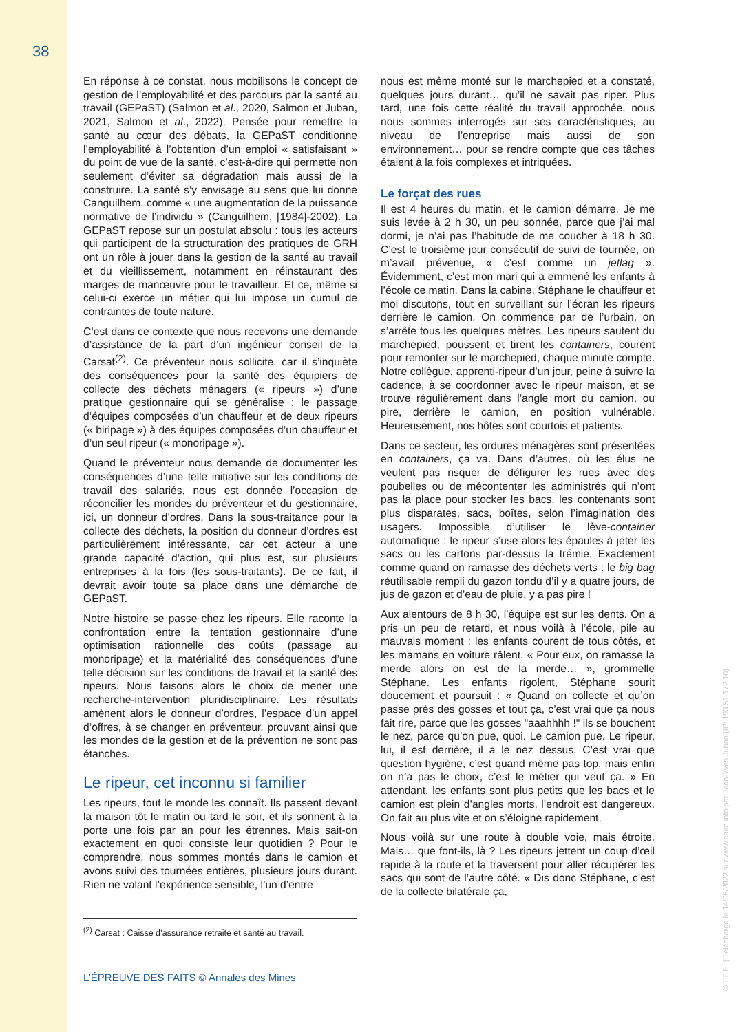38
En réponse à ce constat, nous mobilisons le concept de gestion de l’employabilité et des parcours par la santé au travail (GEPaST) (Salmon et al., 2020, Salmon et Juban, 2021, Salmon et al., 2022). Pensée pour remettre la santé au cœur des débats, la GEPaST conditionne l’employabilité à l’obtention d’un emploi « satisfaisant » du point de vue de la santé, c’est-à-dire qui permette non seulement d’éviter sa dégradation mais aussi de la construire. La santé s’y envisage au sens que lui donne Canguilhem, comme « une augmentation de la puissance normative de l’individu » (Canguilhem, [1984]-2002). La GEPaST repose sur un postulat absolu : tous les acteurs qui participent de la structuration des pratiques de GRH ont un rôle à jouer dans la gestion de la santé au travail et du vieillissement, notamment en réinstaurant des marges de manœuvre pour le travailleur. Et ce, même si celui-ci exerce un métier qui lui impose un cumul de contraintes de toute nature.
C’est dans ce contexte que nous recevons une demande d’assistance de la part d’un ingénieur conseil de la Carsat<sup>(2)</sup>. Ce préventeur nous sollicite, car il s’inquiète des conséquences pour la santé des équipiers de collecte des déchets ménagers (« ripeurs ») d’une pratique gestionnaire qui se généralise : le passage d’équipes composées d’un chauffeur et de deux ripeurs (« biripage ») à des équipes composées d’un chauffeur et d’un seul ripeur (« monoripage »).
Quand le préventeur nous demande de documenter les conséquences d’une telle initiative sur les conditions de travail des salariés, nous est donnée l’occasion de réconcilier les mondes du préventeur et du gestionnaire, ici, un donneur d’ordres. Dans la sous-traitance pour la collecte des déchets, la position du donneur d’ordres est particulièrement intéressante, car cet acteur a une grande capacité d’action, qui plus est, sur plusieurs entreprises à la fois (les sous-traitants). De ce fait, il devrait avoir toute sa place dans une démarche de GEPaST.
Notre histoire se passe chez les ripeurs. Elle raconte la confrontation entre la tentation gestionnaire d’une optimisation rationnelle des coûts (passage au monoripage) et la matérialité des conséquences d’une telle décision sur les conditions de travail et la santé des ripeurs. Nous faisons alors le choix de mener une recherche-intervention pluridisciplinaire. Les résultats amènent alors le donneur d’ordres, l’espace d’un appel d’offres, à se changer en préventeur, prouvant ainsi que les mondes de la gestion et de la prévention ne sont pas étanches.
Le ripeur, cet inconnu si familier
Les ripeurs, tout le monde les connaît. Ils passent devant la maison tôt le matin ou tard le soir, et ils sonnent à la porte une fois par an pour les étrennes. Mais sait-on exactement en quoi consiste leur quotidien ? Pour le comprendre, nous sommes montés dans le camion et avons suivi des tournées entières, plusieurs jours durant. Rien ne valant l’expérience sensible, l’un d’entre
<sup>(2)</sup> Carsat : Caisse d’assurance retraite et santé au travail.
nous est même monté sur le marchepied et a constaté, quelques jours durant… qu’il ne savait pas riper. Plus tard, une fois cette réalité du travail approchée, nous nous sommes interrogés sur ses caractéristiques, au niveau de l’entreprise mais aussi de son environnement… pour se rendre compte que ces tâches étaient à la fois complexes et intriquées.
Le forçat des rues
Il est 4 heures du matin, et le camion démarre. Je me suis levée à 2 h 30, un peu sonnée, parce que j’ai mal dormi, je n’ai pas l’habitude de me coucher à 18 h 30. C’est le troisième jour consécutif de suivi de tournée, on m’avait prévenue, « c’est comme un jetlag ». Évidemment, c’est mon mari qui a emmené les enfants à l’école ce matin. Dans la cabine, Stéphane le chauffeur et moi discutons, tout en surveillant sur l’écran les ripeurs derrière le camion. On commence par de l’urbain, on s’arrête tous les quelques mètres. Les ripeurs sautent du marchepied, poussent et tirent les containers, courent pour remonter sur le marchepied, chaque minute compte. Notre collègue, apprenti-ripeur d’un jour, peine à suivre la cadence, à se coordonner avec le ripeur maison, et se trouve régulièrement dans l’angle mort du camion, ou pire, derrière le camion, en position vulnérable. Heureusement, nos hôtes sont courtois et patients.
Dans ce secteur, les ordures ménagères sont présentées en containers, ça va. Dans d’autres, où les élus ne veulent pas risquer de défigurer les rues avec des poubelles ou de mécontenter les administrés qui n’ont pas la place pour stocker les bacs, les contenants sont plus disparates, sacs, boîtes, selon l’imagination des usagers. Impossible d’utiliser le lève-container automatique : le ripeur s’use alors les épaules à jeter les sacs ou les cartons par-dessus la trémie. Exactement comme quand on ramasse des déchets verts : le big bag réutilisable rempli du gazon tondu d’il y a quatre jours, de jus de gazon et d’eau de pluie, y a pas pire !
Aux alentours de 8 h 30, l’équipe est sur les dents. On a pris un peu de retard, et nous voilà à l’école, pile au mauvais moment : les enfants courent de tous côtés, et les mamans en voiture râlent. « Pour eux, on ramasse la merde alors on est de la merde… », grommelle Stéphane. Les enfants rigolent, Stéphane sourit doucement et poursuit : « Quand on collecte et qu’on passe près des gosses et tout ça, c’est vrai que ça nous fait rire, parce que les gosses "aaahhhh !" ils se bouchent le nez, parce qu’on pue, quoi. Le camion pue. Le ripeur, lui, il est derrière, il a le nez dessus. C’est vrai que question hygiène, c’est quand même pas top, mais enfin on n’a pas le choix, c’est le métier qui veut ça. » En attendant, les enfants sont plus petits que les bacs et le camion est plein d’angles morts, l’endroit est dangereux. On fait au plus vite et on s’éloigne rapidement.
Nous voilà sur une route à double voie, mais étroite. Mais… que font-ils, là ? Les ripeurs jettent un coup d’œil rapide à la route et la traversent pour aller récupérer les sacs qui sont de l’autre côté. « Dis donc Stéphane, c’est de la collecte bilatérale ça,
L’ÉPREUVE DES FAITS © Annales des Mines
© F.F.E. | Téléchargé le 14/06/2022 sur www.cairn.info par Jean-Yves Juban (IP: 193.51.172.10)